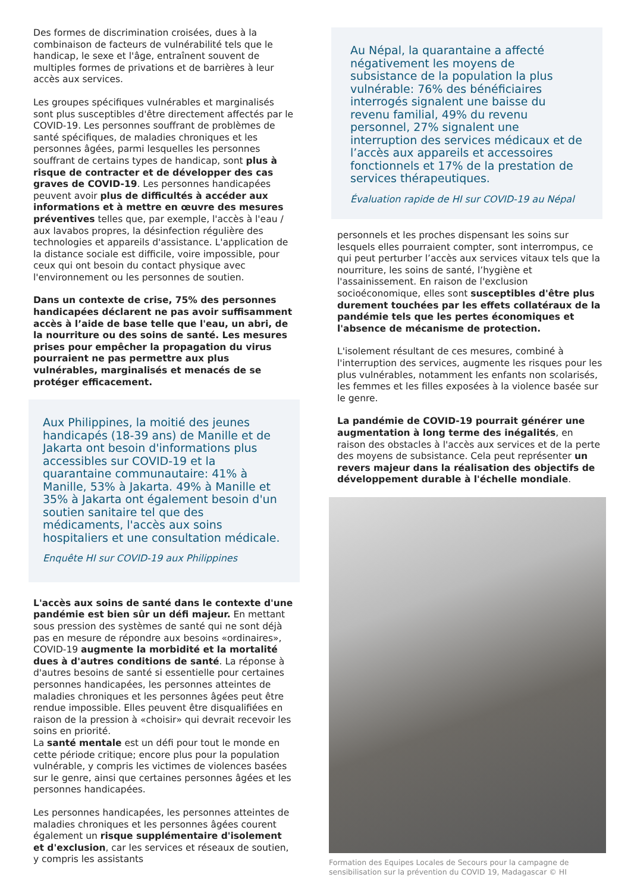Des formes de discrimination croisées, dues à la combinaison de facteurs de vulnérabilité tels que le handicap, le sexe et l'âge, entraînent souvent de multiples formes de privations et de barrières à leur accès aux services.
Les groupes spécifiques vulnérables et marginalisés sont plus susceptibles d'être directement affectés par le COVID-19. Les personnes souffrant de problèmes de santé spécifiques, de maladies chroniques et les personnes âgées, parmi lesquelles les personnes souffrant de certains types de handicap, sont plus à risque de contracter et de développer des cas graves de COVID-19. Les personnes handicapées peuvent avoir plus de difficultés à accéder aux informations et à mettre en œuvre des mesures préventives telles que, par exemple, l'accès à l'eau / aux lavabos propres, la désinfection régulière des technologies et appareils d'assistance. L'application de la distance sociale est difficile, voire impossible, pour ceux qui ont besoin du contact physique avec l'environnement ou les personnes de soutien.
Dans un contexte de crise, 75% des personnes handicapées déclarent ne pas avoir suffisamment accès à l’aide de base telle que l'eau, un abri, de la nourriture ou des soins de santé. Les mesures prises pour empêcher la propagation du virus pourraient ne pas permettre aux plus vulnérables, marginalisés et menacés de se protéger efficacement.
Aux Philippines, la moitié des jeunes handicapés (18-39 ans) de Manille et de Jakarta ont besoin d'informations plus accessibles sur COVID-19 et la quarantaine communautaire: 41% à Manille, 53% à Jakarta. 49% à Manille et 35% à Jakarta ont également besoin d'un soutien sanitaire tel que des médicaments, l'accès aux soins hospitaliers et une consultation médicale.
Enquête HI sur COVID-19 aux Philippines
L'accès aux soins de santé dans le contexte d'une pandémie est bien sûr un défi majeur. En mettant sous pression des systèmes de santé qui ne sont déjà pas en mesure de répondre aux besoins «ordinaires», COVID-19 augmente la morbidité et la mortalité dues à d'autres conditions de santé. La réponse à d'autres besoins de santé si essentielle pour certaines personnes handicapées, les personnes atteintes de maladies chroniques et les personnes âgées peut être rendue impossible. Elles peuvent être disqualifiées en raison de la pression à «choisir» qui devrait recevoir les soins en priorité.
La santé mentale est un défi pour tout le monde en cette période critique; encore plus pour la population vulnérable, y compris les victimes de violences basées sur le genre, ainsi que certaines personnes âgées et les personnes handicapées.
Les personnes handicapées, les personnes atteintes de maladies chroniques et les personnes âgées courent également un risque supplémentaire d'isolement et d'exclusion, car les services et réseaux de soutien, y compris les assistants
Au Népal, la quarantaine a affecté négativement les moyens de subsistance de la population la plus vulnérable: 76% des bénéficiaires interrogés signalent une baisse du revenu familial, 49% du revenu personnel, 27% signalent une interruption des services médicaux et de l’accès aux appareils et accessoires fonctionnels et 17% de la prestation de services thérapeutiques.
Évaluation rapide de HI sur COVID-19 au Népal
personnels et les proches dispensant les soins sur lesquels elles pourraient compter, sont interrompus, ce qui peut perturber l’accès aux services vitaux tels que la nourriture, les soins de santé, l’hygiène et l'assainissement. En raison de l'exclusion socioéconomique, elles sont susceptibles d'être plus durement touchées par les effets collatéraux de la pandémie tels que les pertes économiques et l'absence de mécanisme de protection.
L'isolement résultant de ces mesures, combiné à l'interruption des services, augmente les risques pour les plus vulnérables, notamment les enfants non scolarisés, les femmes et les filles exposées à la violence basée sur le genre.
La pandémie de COVID-19 pourrait générer une augmentation à long terme des inégalités, en raison des obstacles à l'accès aux services et de la perte des moyens de subsistance. Cela peut représenter un revers majeur dans la réalisation des objectifs de développement durable à l'échelle mondiale.
Formation des Equipes Locales de Secours pour la campagne de sensibilisation sur la prévention du COVID 19, Madagascar © HI